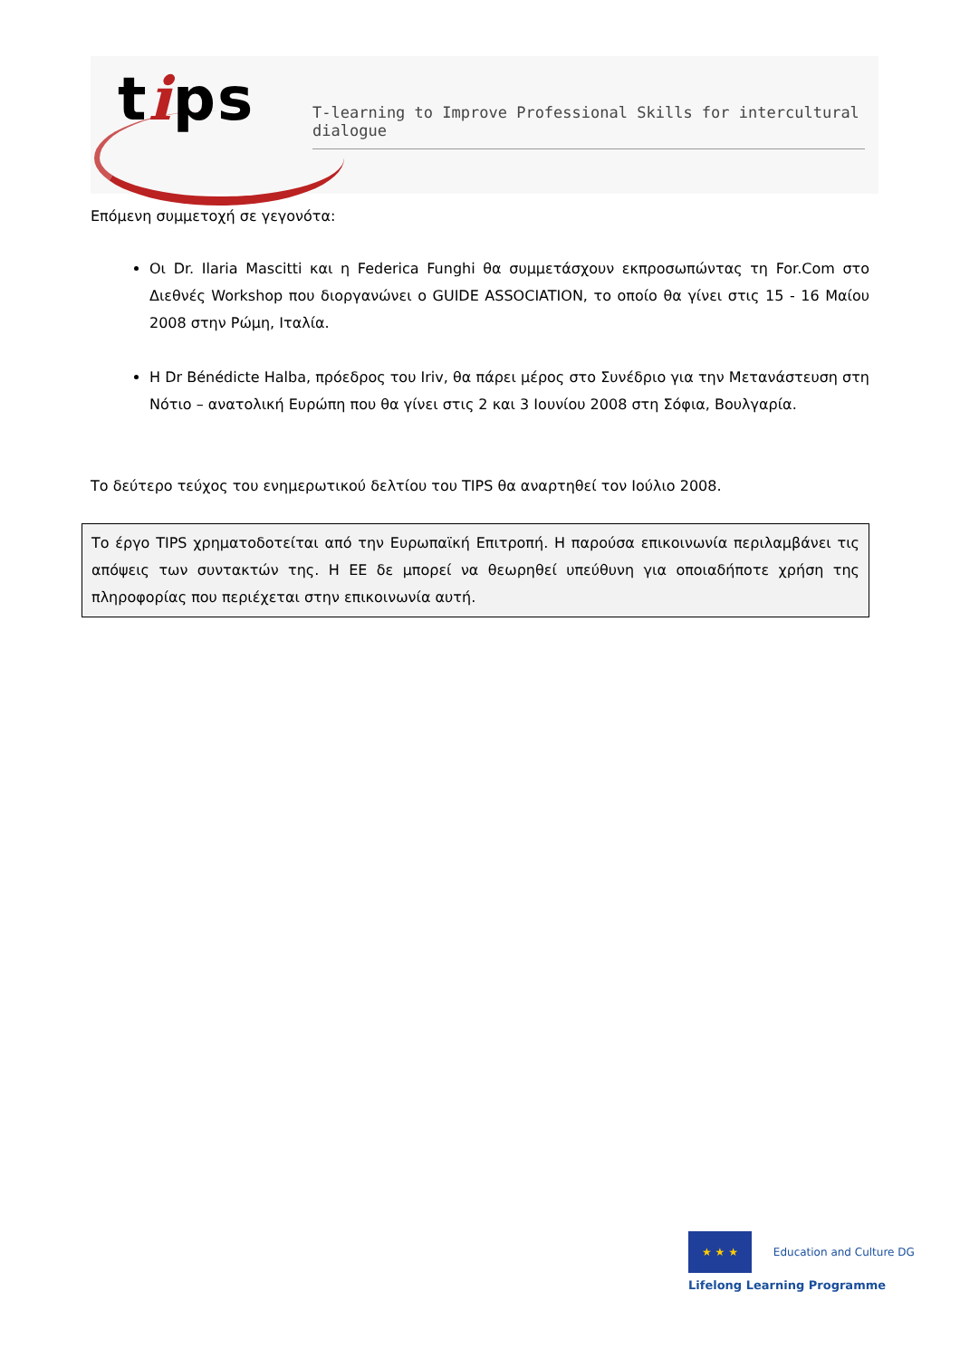tips
T-learning to Improve Professional Skills for intercultural dialogue
Επόμενη συμμετοχή σε γεγονότα:
Οι Dr. Ilaria Mascitti και η Federica Funghi θα συμμετάσχουν εκπροσωπώντας τη For.Com στο Διεθνές Workshop που διοργανώνει ο GUIDE ASSOCIATION, το οποίο θα γίνει στις 15 - 16 Μαίου 2008 στην Ρώμη, Ιταλία.
Η Dr Bénédicte Halba, πρόεδρος του Iriv, θα πάρει μέρος στο Συνέδριο για την Μετανάστευση στη Νότιο – ανατολική Ευρώπη που θα γίνει στις 2 και 3 Ιουνίου 2008 στη Σόφια, Βουλγαρία.
Το δεύτερο τεύχος του ενημερωτικού δελτίου του TIPS θα αναρτηθεί τον Ιούλιο 2008.
Το έργο TIPS χρηματοδοτείται από την Ευρωπαϊκή Επιτροπή. Η παρούσα επικοινωνία περιλαμβάνει τις απόψεις των συντακτών της. Η ΕΕ δε μπορεί να θεωρηθεί υπεύθυνη για οποιαδήποτε χρήση της πληροφορίας που περιέχεται στην επικοινωνία αυτή.
★ ★ ★ Education and Culture DG
Lifelong Learning Programme